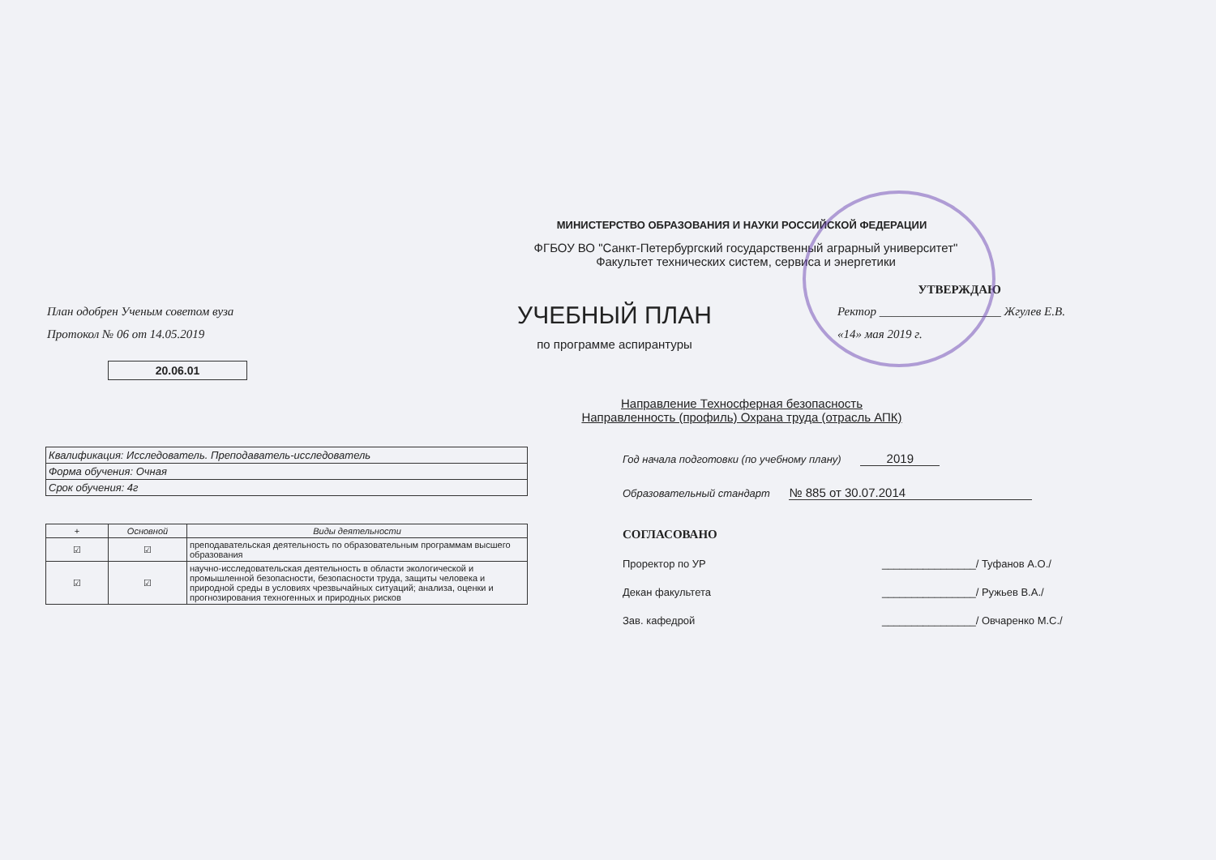МИНИСТЕРСТВО ОБРАЗОВАНИЯ И НАУКИ РОССИЙСКОЙ ФЕДЕРАЦИИ
ФГБОУ ВО "Санкт-Петербургский государственный аграрный университет"
Факультет технических систем, сервиса и энергетики
УТВЕРЖДАЮ
План одобрен Ученым советом вуза
Протокол № 06 от 14.05.2019
УЧЕБНЫЙ ПЛАН
по программе аспирантуры
Ректор ____________________ Жгулев Е.В.
«14» мая 2019 г.
20.06.01
Направление Техносферная безопасность
Направленность (профиль) Охрана труда (отрасль АПК)
| Квалификация: Исследователь. Преподаватель-исследователь |
| Форма обучения: Очная |
| Срок обучения: 4г |
| + | Основной | Виды деятельности |
| --- | --- | --- |
| ☑ | ☑ | преподавательская деятельность по образовательным программам высшего образования |
| ☑ | ☑ | научно-исследовательская деятельность в области экологической и промышленной безопасности, безопасности труда, защиты человека и природной среды в условиях чрезвычайных ситуаций; анализа, оценки и прогнозирования техногенных и природных рисков |
Год начала подготовки (по учебному плану) 2019
Образовательный стандарт № 885 от 30.07.2014
СОГЛАСОВАНО
Проректор по УР ________________/ Туфанов А.О./
Декан факультета ________________/ Ружьев В.А./
Зав. кафедрой ________________/ Овчаренко М.С./